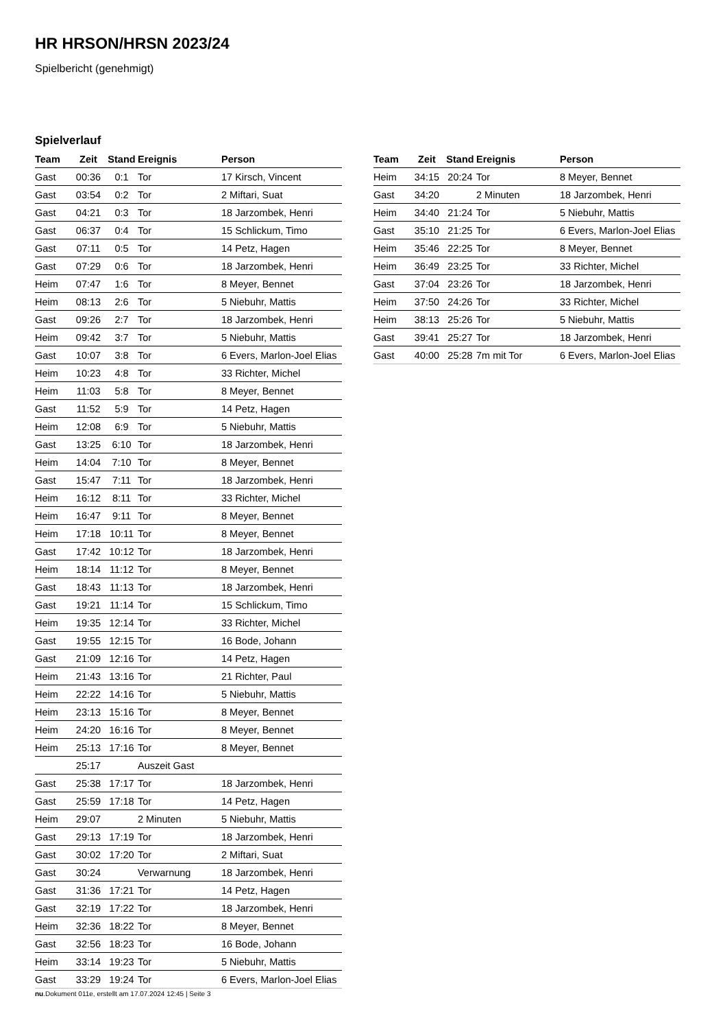HR HRSON/HRSN 2023/24
Spielbericht (genehmigt)
Spielverlauf
| Team | Zeit | Stand | Ereignis | Person |
| --- | --- | --- | --- | --- |
| Gast | 00:36 | 0:1 | Tor | 17 Kirsch, Vincent |
| Gast | 03:54 | 0:2 | Tor | 2 Miftari, Suat |
| Gast | 04:21 | 0:3 | Tor | 18 Jarzombek, Henri |
| Gast | 06:37 | 0:4 | Tor | 15 Schlickum, Timo |
| Gast | 07:11 | 0:5 | Tor | 14 Petz, Hagen |
| Gast | 07:29 | 0:6 | Tor | 18 Jarzombek, Henri |
| Heim | 07:47 | 1:6 | Tor | 8 Meyer, Bennet |
| Heim | 08:13 | 2:6 | Tor | 5 Niebuhr, Mattis |
| Gast | 09:26 | 2:7 | Tor | 18 Jarzombek, Henri |
| Heim | 09:42 | 3:7 | Tor | 5 Niebuhr, Mattis |
| Gast | 10:07 | 3:8 | Tor | 6 Evers, Marlon-Joel Elias |
| Heim | 10:23 | 4:8 | Tor | 33 Richter, Michel |
| Heim | 11:03 | 5:8 | Tor | 8 Meyer, Bennet |
| Gast | 11:52 | 5:9 | Tor | 14 Petz, Hagen |
| Heim | 12:08 | 6:9 | Tor | 5 Niebuhr, Mattis |
| Gast | 13:25 | 6:10 | Tor | 18 Jarzombek, Henri |
| Heim | 14:04 | 7:10 | Tor | 8 Meyer, Bennet |
| Gast | 15:47 | 7:11 | Tor | 18 Jarzombek, Henri |
| Heim | 16:12 | 8:11 | Tor | 33 Richter, Michel |
| Heim | 16:47 | 9:11 | Tor | 8 Meyer, Bennet |
| Heim | 17:18 | 10:11 | Tor | 8 Meyer, Bennet |
| Gast | 17:42 | 10:12 | Tor | 18 Jarzombek, Henri |
| Heim | 18:14 | 11:12 | Tor | 8 Meyer, Bennet |
| Gast | 18:43 | 11:13 | Tor | 18 Jarzombek, Henri |
| Gast | 19:21 | 11:14 | Tor | 15 Schlickum, Timo |
| Heim | 19:35 | 12:14 | Tor | 33 Richter, Michel |
| Gast | 19:55 | 12:15 | Tor | 16 Bode, Johann |
| Gast | 21:09 | 12:16 | Tor | 14 Petz, Hagen |
| Heim | 21:43 | 13:16 | Tor | 21 Richter, Paul |
| Heim | 22:22 | 14:16 | Tor | 5 Niebuhr, Mattis |
| Heim | 23:13 | 15:16 | Tor | 8 Meyer, Bennet |
| Heim | 24:20 | 16:16 | Tor | 8 Meyer, Bennet |
| Heim | 25:13 | 17:16 | Tor | 8 Meyer, Bennet |
| | 25:17 | | Auszeit Gast | |
| Gast | 25:38 | 17:17 | Tor | 18 Jarzombek, Henri |
| Gast | 25:59 | 17:18 | Tor | 14 Petz, Hagen |
| Heim | 29:07 | | 2 Minuten | 5 Niebuhr, Mattis |
| Gast | 29:13 | 17:19 | Tor | 18 Jarzombek, Henri |
| Gast | 30:02 | 17:20 | Tor | 2 Miftari, Suat |
| Gast | 30:24 | | Verwarnung | 18 Jarzombek, Henri |
| Gast | 31:36 | 17:21 | Tor | 14 Petz, Hagen |
| Gast | 32:19 | 17:22 | Tor | 18 Jarzombek, Henri |
| Heim | 32:36 | 18:22 | Tor | 8 Meyer, Bennet |
| Gast | 32:56 | 18:23 | Tor | 16 Bode, Johann |
| Heim | 33:14 | 19:23 | Tor | 5 Niebuhr, Mattis |
| Gast | 33:29 | 19:24 | Tor | 6 Evers, Marlon-Joel Elias |
| Team | Zeit | Stand | Ereignis | Person |
| --- | --- | --- | --- | --- |
| Heim | 34:15 | 20:24 | Tor | 8 Meyer, Bennet |
| Gast | 34:20 | | 2 Minuten | 18 Jarzombek, Henri |
| Heim | 34:40 | 21:24 | Tor | 5 Niebuhr, Mattis |
| Gast | 35:10 | 21:25 | Tor | 6 Evers, Marlon-Joel Elias |
| Heim | 35:46 | 22:25 | Tor | 8 Meyer, Bennet |
| Heim | 36:49 | 23:25 | Tor | 33 Richter, Michel |
| Gast | 37:04 | 23:26 | Tor | 18 Jarzombek, Henri |
| Heim | 37:50 | 24:26 | Tor | 33 Richter, Michel |
| Heim | 38:13 | 25:26 | Tor | 5 Niebuhr, Mattis |
| Gast | 39:41 | 25:27 | Tor | 18 Jarzombek, Henri |
| Gast | 40:00 | 25:28 | 7m mit Tor | 6 Evers, Marlon-Joel Elias |
nu.Dokument 011e, erstellt am 17.07.2024 12:45 | Seite 3